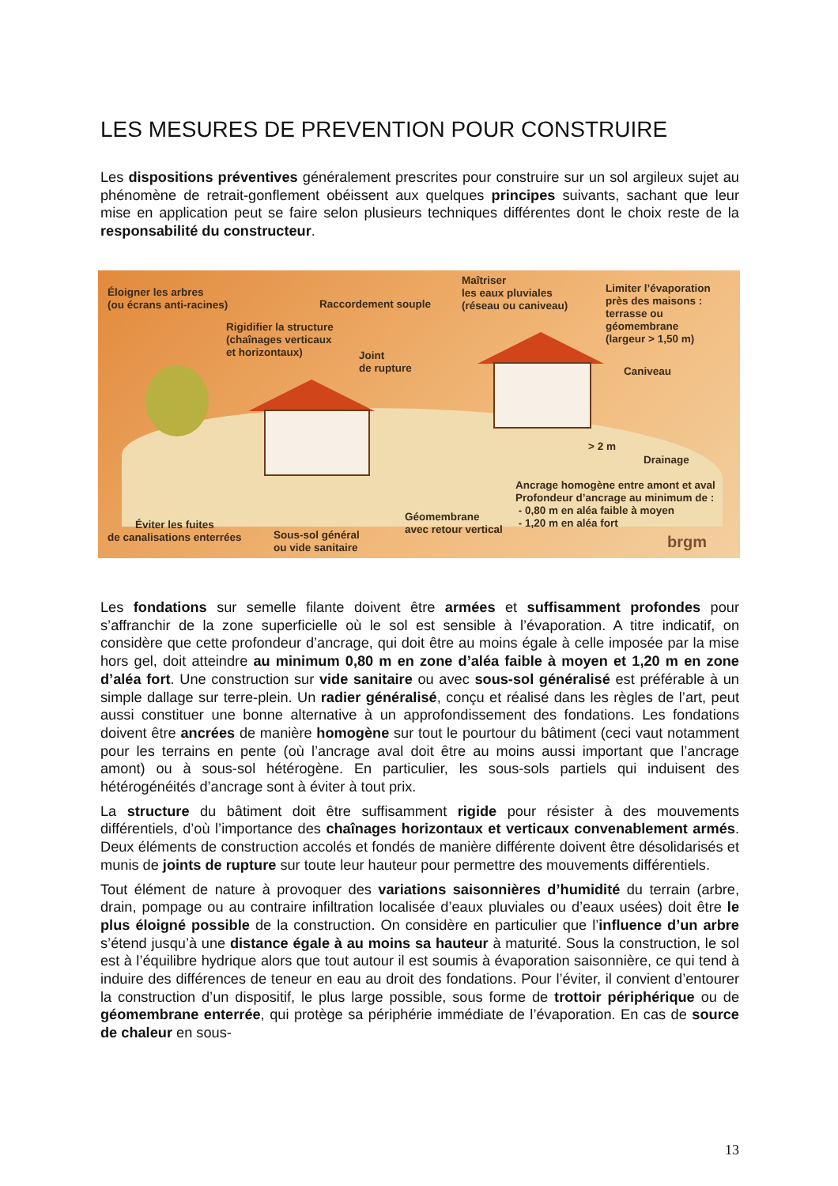LES MESURES DE PREVENTION POUR CONSTRUIRE
Les dispositions préventives généralement prescrites pour construire sur un sol argileux sujet au phénomène de retrait-gonflement obéissent aux quelques principes suivants, sachant que leur mise en application peut se faire selon plusieurs techniques différentes dont le choix reste de la responsabilité du constructeur.
Éloigner les arbres
(ou écrans anti-racines)
Raccordement souple
Maîtriser
les eaux pluviales
(réseau ou caniveau)
Limiter l’évaporation
près des maisons :
terrasse ou
géomembrane
(largeur > 1,50 m)
Rigidifier la structure
(chaînages verticaux
et horizontaux)
Joint
de rupture
Caniveau
> 2 m
Drainage
Ancrage homogène entre amont et aval
Profondeur d’ancrage au minimum de :
- 0,80 m en aléa faible à moyen
- 1,20 m en aléa fort
Géomembrane
avec retour vertical
Éviter les fuites
de canalisations enterrées
Sous-sol général
ou vide sanitaire
brgm
Les fondations sur semelle filante doivent être armées et suffisamment profondes pour s’affranchir de la zone superficielle où le sol est sensible à l’évaporation. A titre indicatif, on considère que cette profondeur d’ancrage, qui doit être au moins égale à celle imposée par la mise hors gel, doit atteindre au minimum 0,80 m en zone d’aléa faible à moyen et 1,20 m en zone d’aléa fort. Une construction sur vide sanitaire ou avec sous-sol généralisé est préférable à un simple dallage sur terre-plein. Un radier généralisé, conçu et réalisé dans les règles de l’art, peut aussi constituer une bonne alternative à un approfondissement des fondations. Les fondations doivent être ancrées de manière homogène sur tout le pourtour du bâtiment (ceci vaut notamment pour les terrains en pente (où l’ancrage aval doit être au moins aussi important que l’ancrage amont) ou à sous-sol hétérogène. En particulier, les sous-sols partiels qui induisent des hétérogénéités d’ancrage sont à éviter à tout prix.
La structure du bâtiment doit être suffisamment rigide pour résister à des mouvements différentiels, d’où l’importance des chaînages horizontaux et verticaux convenablement armés. Deux éléments de construction accolés et fondés de manière différente doivent être désolidarisés et munis de joints de rupture sur toute leur hauteur pour permettre des mouvements différentiels.
Tout élément de nature à provoquer des variations saisonnières d’humidité du terrain (arbre, drain, pompage ou au contraire infiltration localisée d’eaux pluviales ou d’eaux usées) doit être le plus éloigné possible de la construction. On considère en particulier que l’influence d’un arbre s’étend jusqu’à une distance égale à au moins sa hauteur à maturité. Sous la construction, le sol est à l’équilibre hydrique alors que tout autour il est soumis à évaporation saisonnière, ce qui tend à induire des différences de teneur en eau au droit des fondations. Pour l’éviter, il convient d’entourer la construction d’un dispositif, le plus large possible, sous forme de trottoir périphérique ou de géomembrane enterrée, qui protège sa périphérie immédiate de l’évaporation. En cas de source de chaleur en sous-
13